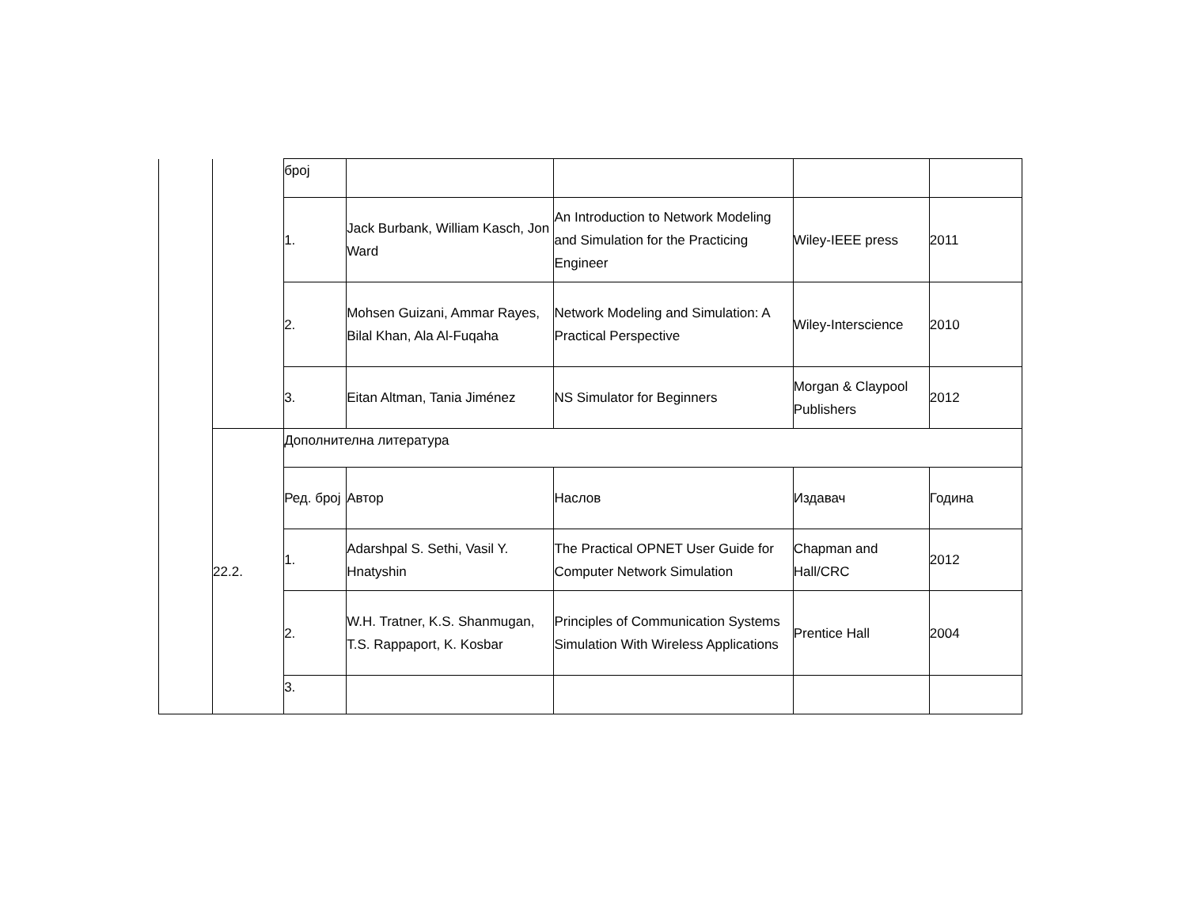| | | број | | | | |
| | | 1. | Jack Burbank, William Kasch, Jon Ward | An Introduction to Network Modeling and Simulation for the Practicing Engineer | Wiley-IEEE press | 2011 |
| | | 2. | Mohsen Guizani, Ammar Rayes, Bilal Khan, Ala Al-Fuqaha | Network Modeling and Simulation: A Practical Perspective | Wiley-Interscience | 2010 |
| | | 3. | Eitan Altman, Tania Jiménez | NS Simulator for Beginners | Morgan & Claypool Publishers | 2012 |
| | 22.2. | Дополнителна литература | | | | |
| | | Ред. број | Автор | Наслов | Издавач | Година |
| | | 1. | Adarshpal S. Sethi, Vasil Y. Hnatyshin | The Practical OPNET User Guide for Computer Network Simulation | Chapman and Hall/CRC | 2012 |
| | | 2. | W.H. Tratner, K.S. Shanmugan, T.S. Rappaport, K. Kosbar | Principles of Communication Systems Simulation With Wireless Applications | Prentice Hall | 2004 |
| | | 3. | | | | |